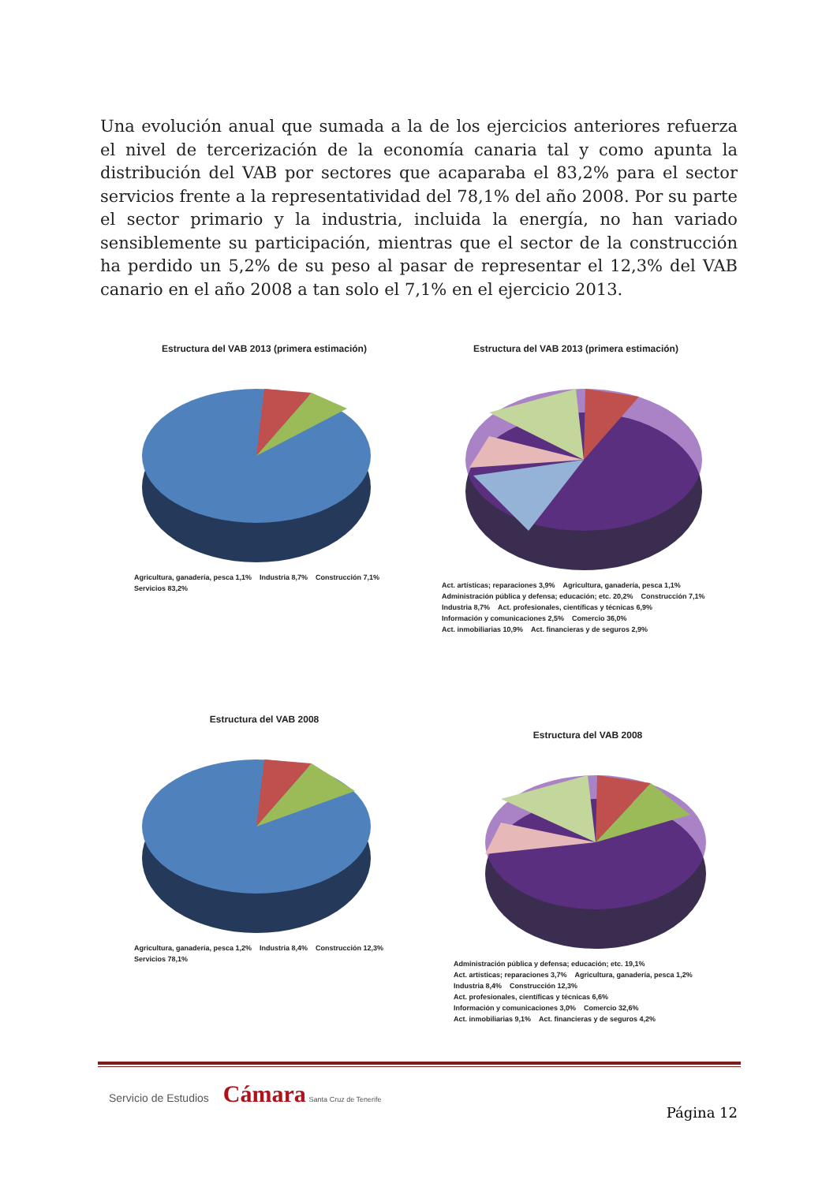Una evolución anual que sumada a la de los ejercicios anteriores refuerza el nivel de tercerización de la economía canaria tal y como apunta la distribución del VAB por sectores que acaparaba el 83,2% para el sector servicios frente a la representatividad del 78,1% del año 2008. Por su parte el sector primario y la industria, incluida la energía, no han variado sensiblemente su participación, mientras que el sector de la construcción ha perdido un 5,2% de su peso al pasar de representar el 12,3% del VAB canario en el año 2008 a tan solo el 7,1% en el ejercicio 2013.
Estructura del VAB 2013 (primera estimación)
Agricultura, ganadería, pesca 1,1% Industria 8,7% Construcción 7,1% Servicios 83,2%
Estructura del VAB 2013 (primera estimación)
Act. artísticas; reparaciones 3,9% Agricultura, ganadería, pesca 1,1% Administración pública y defensa; educación; etc. 20,2% Construcción 7,1% Industria 8,7% Act. profesionales, científicas y técnicas 6,9% Información y comunicaciones 2,5% Comercio 36,0% Act. inmobiliarias 10,9% Act. financieras y de seguros 2,9%
Estructura del VAB 2008
Agricultura, ganadería, pesca 1,2% Industria 8,4% Construcción 12,3% Servicios 78,1%
Estructura del VAB 2008
Administración pública y defensa; educación; etc. 19,1% Act. artísticas; reparaciones 3,7% Agricultura, ganadería, pesca 1,2% Industria 8,4% Construcción 12,3% Act. profesionales, científicas y técnicas 6,6% Información y comunicaciones 3,0% Comercio 32,6% Act. inmobiliarias 9,1% Act. financieras y de seguros 4,2%
Servicio de Estudios Cámara Santa Cruz de Tenerife
Página 12